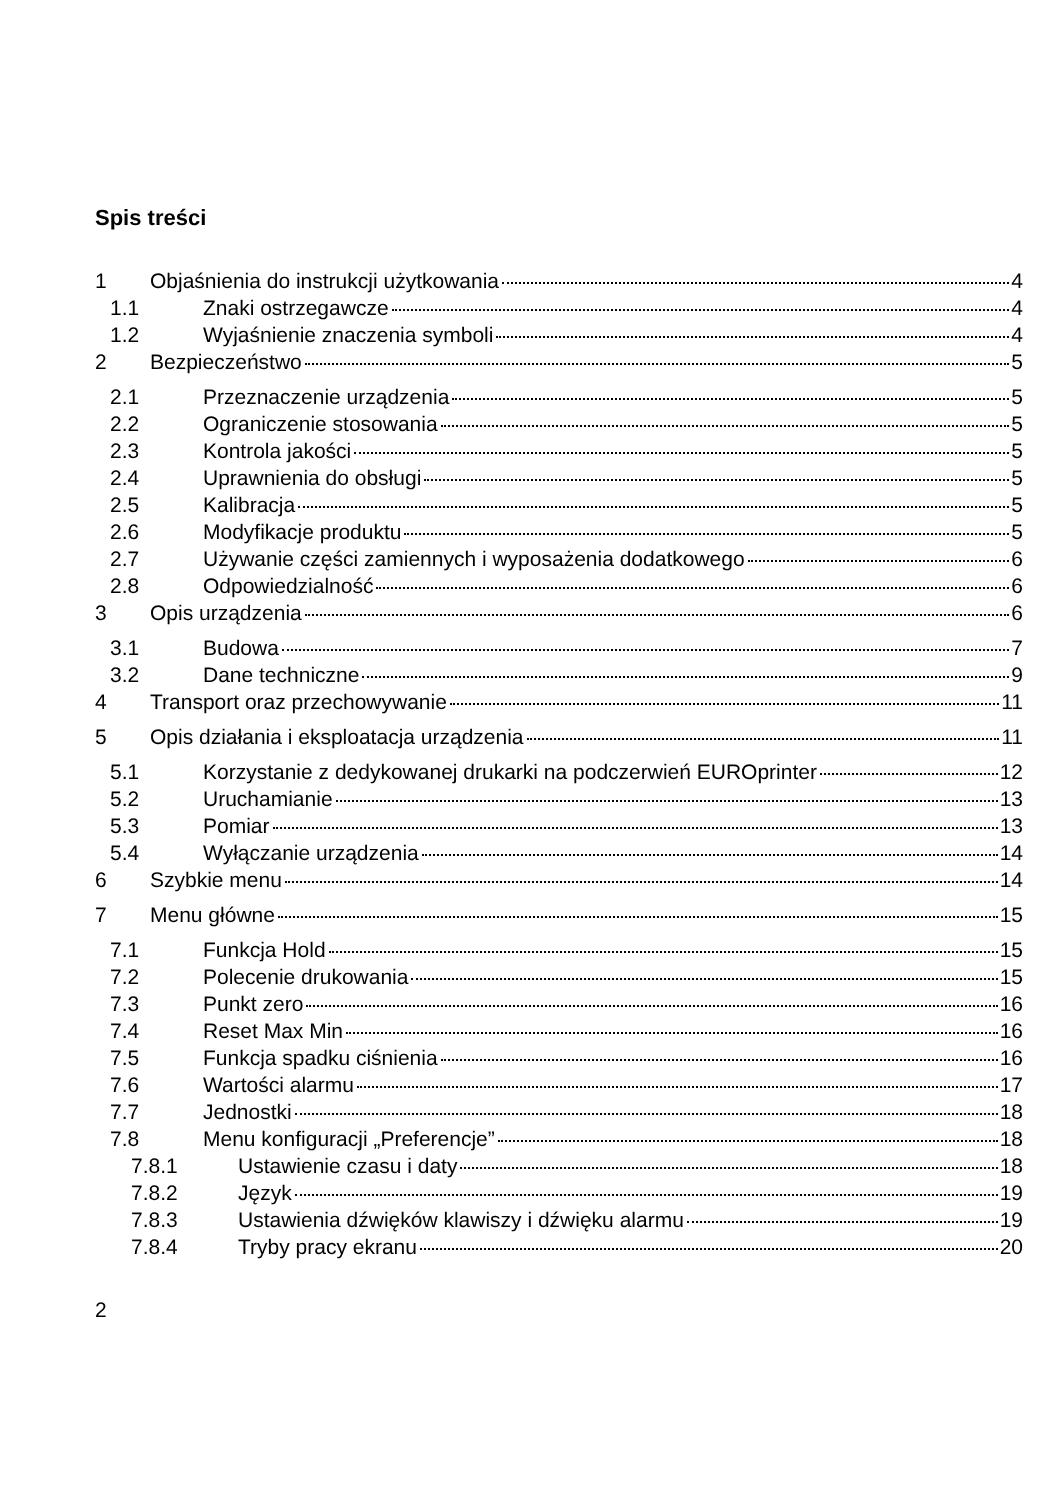Spis treści
1 Objaśnienia do instrukcji użytkowania 4
1.1 Znaki ostrzegawcze 4
1.2 Wyjaśnienie znaczenia symboli 4
2 Bezpieczeństwo 5
2.1 Przeznaczenie urządzenia 5
2.2 Ograniczenie stosowania 5
2.3 Kontrola jakości 5
2.4 Uprawnienia do obsługi 5
2.5 Kalibracja 5
2.6 Modyfikacje produktu 5
2.7 Używanie części zamiennych i wyposażenia dodatkowego 6
2.8 Odpowiedzialność 6
3 Opis urządzenia 6
3.1 Budowa 7
3.2 Dane techniczne 9
4 Transport oraz przechowywanie 11
5 Opis działania i eksploatacja urządzenia 11
5.1 Korzystanie z dedykowanej drukarki na podczerwień EUROprinter 12
5.2 Uruchamianie 13
5.3 Pomiar 13
5.4 Wyłączanie urządzenia 14
6 Szybkie menu 14
7 Menu główne 15
7.1 Funkcja Hold 15
7.2 Polecenie drukowania 15
7.3 Punkt zero 16
7.4 Reset Max Min 16
7.5 Funkcja spadku ciśnienia 16
7.6 Wartości alarmu 17
7.7 Jednostki 18
7.8 Menu konfiguracji „Preferencje” 18
7.8.1 Ustawienie czasu i daty 18
7.8.2 Język 19
7.8.3 Ustawienia dźwięków klawiszy i dźwięku alarmu 19
7.8.4 Tryby pracy ekranu 20
2